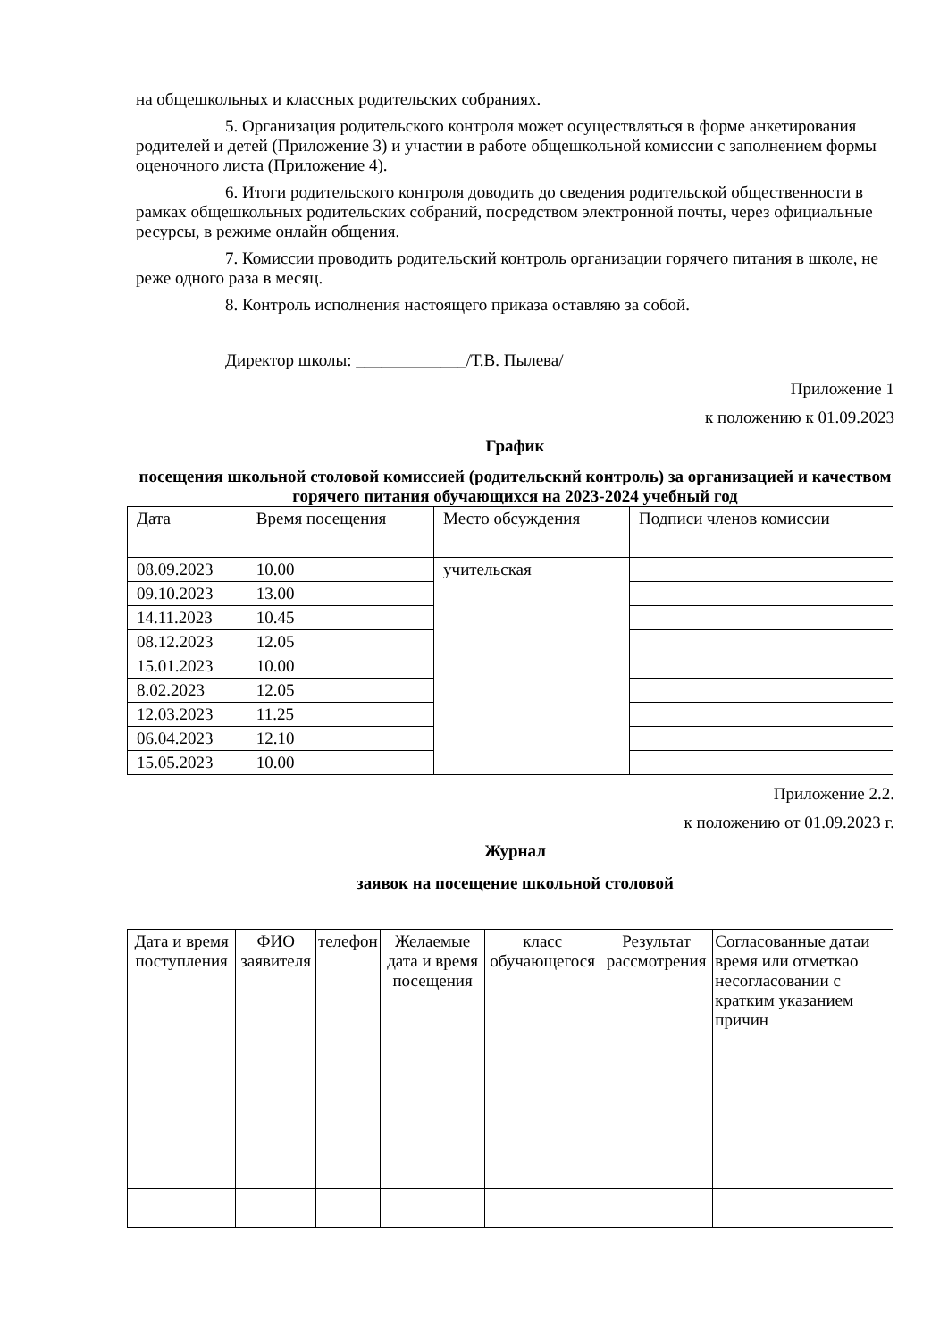на общешкольных и классных родительских собраниях.
5. Организация родительского контроля может осуществляться в форме анкетирования родителей и детей (Приложение 3) и участии в работе общешкольной комиссии с заполнением формы оценочного листа (Приложение 4).
6. Итоги родительского контроля доводить до сведения родительской общественности в рамках общешкольных родительских собраний, посредством электронной почты, через официальные ресурсы, в режиме онлайн общения.
7. Комиссии проводить родительский контроль организации горячего питания в школе, не реже одного раза в месяц.
8. Контроль исполнения настоящего приказа оставляю за собой.
Директор школы: _____________/Т.В. Пылева/
Приложение 1
к положению к 01.09.2023
График
посещения школьной столовой комиссией (родительский контроль) за организацией и качеством горячего питания обучающихся на 2023-2024 учебный год
| Дата | Время посещения | Место обсуждения | Подписи членов комиссии |
| 08.09.2023 | 10.00 | учительская | |
| 09.10.2023 | 13.00 | | |
| 14.11.2023 | 10.45 | | |
| 08.12.2023 | 12.05 | | |
| 15.01.2023 | 10.00 | | |
| 8.02.2023 | 12.05 | | |
| 12.03.2023 | 11.25 | | |
| 06.04.2023 | 12.10 | | |
| 15.05.2023 | 10.00 | | |
Приложение 2.2.
к положению от 01.09.2023 г.
Журнал
заявок на посещение школьной столовой
| Дата и время поступления | ФИО заявителя | телефон | Желаемые дата и время посещения | класс обучающегося | Результат рассмотрения | Согласованные датаи время или отметкао несогласовании с кратким указанием причин |